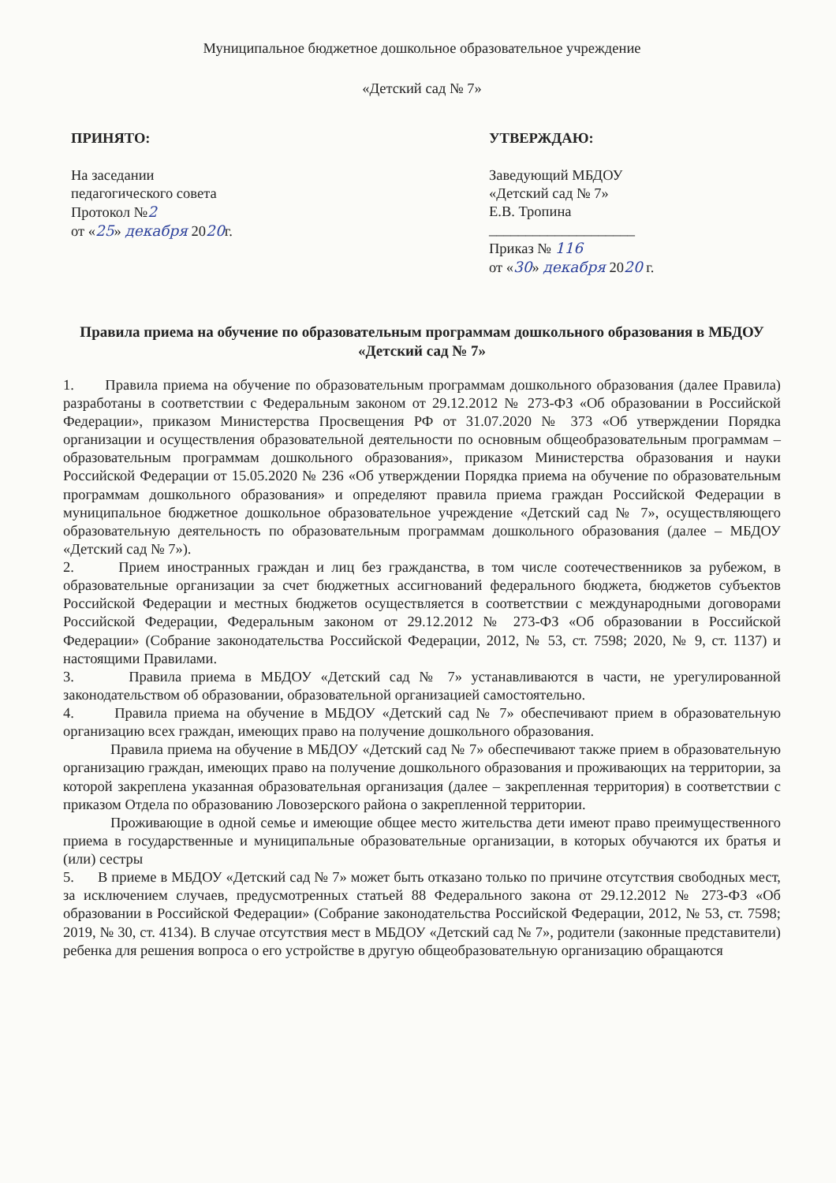Муниципальное бюджетное дошкольное образовательное учреждение
«Детский сад № 7»
ПРИНЯТО:
На заседании
педагогического совета
Протокол №2
от «25» декабря 2020г.
УТВЕРЖДАЮ:
Заведующий МБДОУ
«Детский сад № 7»
Е.В. Тропина
____________________
Приказ № 116
от «30» декабря 2020 г.
Правила приема на обучение по образовательным программам дошкольного образования в МБДОУ «Детский сад № 7»
1. Правила приема на обучение по образовательным программам дошкольного образования (далее Правила) разработаны в соответствии с Федеральным законом от 29.12.2012 № 273-ФЗ «Об образовании в Российской Федерации», приказом Министерства Просвещения РФ от 31.07.2020 № 373 «Об утверждении Порядка организации и осуществления образовательной деятельности по основным общеобразовательным программам – образовательным программам дошкольного образования», приказом Министерства образования и науки Российской Федерации от 15.05.2020 № 236 «Об утверждении Порядка приема на обучение по образовательным программам дошкольного образования» и определяют правила приема граждан Российской Федерации в муниципальное бюджетное дошкольное образовательное учреждение «Детский сад № 7», осуществляющего образовательную деятельность по образовательным программам дошкольного образования (далее – МБДОУ «Детский сад № 7»).
2. Прием иностранных граждан и лиц без гражданства, в том числе соотечественников за рубежом, в образовательные организации за счет бюджетных ассигнований федерального бюджета, бюджетов субъектов Российской Федерации и местных бюджетов осуществляется в соответствии с международными договорами Российской Федерации, Федеральным законом от 29.12.2012 № 273-ФЗ «Об образовании в Российской Федерации» (Собрание законодательства Российской Федерации, 2012, № 53, ст. 7598; 2020, № 9, ст. 1137) и настоящими Правилами.
3. Правила приема в МБДОУ «Детский сад № 7» устанавливаются в части, не урегулированной законодательством об образовании, образовательной организацией самостоятельно.
4. Правила приема на обучение в МБДОУ «Детский сад № 7» обеспечивают прием в образовательную организацию всех граждан, имеющих право на получение дошкольного образования.
Правила приема на обучение в МБДОУ «Детский сад № 7» обеспечивают также прием в образовательную организацию граждан, имеющих право на получение дошкольного образования и проживающих на территории, за которой закреплена указанная образовательная организация (далее – закрепленная территория) в соответствии с приказом Отдела по образованию Ловозерского района о закрепленной территории.
Проживающие в одной семье и имеющие общее место жительства дети имеют право преимущественного приема в государственные и муниципальные образовательные организации, в которых обучаются их братья и (или) сестры
5. В приеме в МБДОУ «Детский сад № 7» может быть отказано только по причине отсутствия свободных мест, за исключением случаев, предусмотренных статьей 88 Федерального закона от 29.12.2012 № 273-ФЗ «Об образовании в Российской Федерации» (Собрание законодательства Российской Федерации, 2012, № 53, ст. 7598; 2019, № 30, ст. 4134). В случае отсутствия мест в МБДОУ «Детский сад № 7», родители (законные представители) ребенка для решения вопроса о его устройстве в другую общеобразовательную организацию обращаются